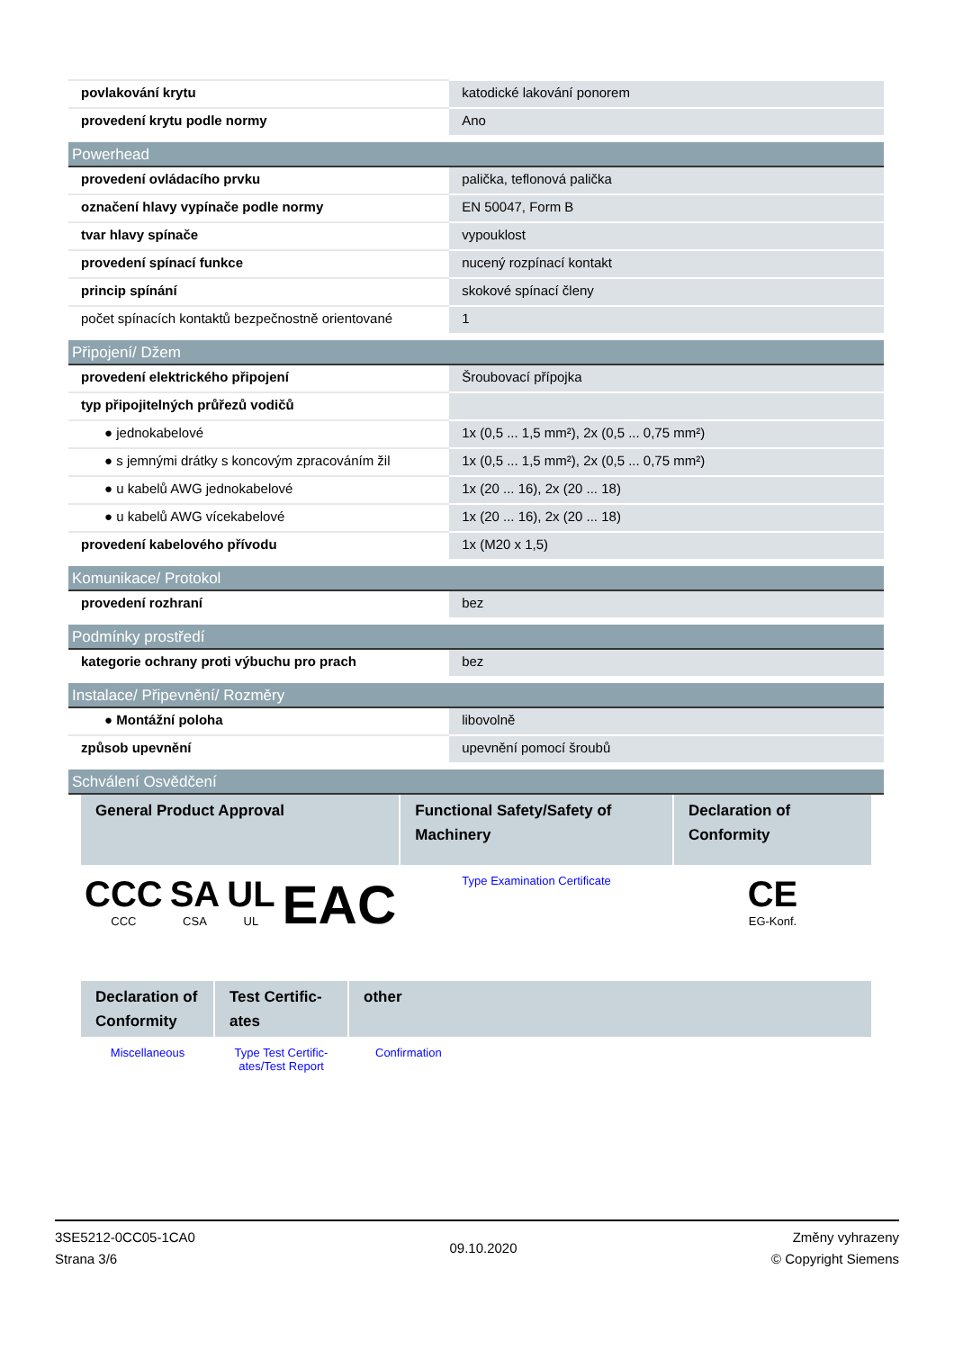| povlakování krytu | katodické lakování ponorem |
| provedení krytu podle normy | Ano |
| Powerhead | |
| provedení ovládacího prvku | palička, teflonová palička |
| označení hlavy vypínače podle normy | EN 50047, Form B |
| tvar hlavy spínače | vypouklost |
| provedení spínací funkce | nucený rozpínací kontakt |
| princip spínání | skokové spínací členy |
| počet spínacích kontaktů bezpečnostně orientované | 1 |
| Připojení/ Džem | |
| provedení elektrického připojení | Šroubovací přípojka |
| typ připojitelných průřezů vodičů | |
| ● jednokabelové | 1x (0,5 ... 1,5 mm²), 2x (0,5 ... 0,75 mm²) |
| ● s jemnými drátky s koncovým zpracováním žil | 1x (0,5 ... 1,5 mm²), 2x (0,5 ... 0,75 mm²) |
| ● u kabelů AWG jednokabelové | 1x (20 ... 16), 2x (20 ... 18) |
| ● u kabelů AWG vícekabelové | 1x (20 ... 16), 2x (20 ... 18) |
| provedení kabelového přívodu | 1x (M20 x 1,5) |
| Komunikace/ Protokol | |
| provedení rozhraní | bez |
| Podmínky prostředí | |
| kategorie ochrany proti výbuchu pro prach | bez |
| Instalace/ Připevnění/ Rozměry | |
| ● Montážní poloha | libovolně |
| způsob upevnění | upevnění pomocí šroubů |
| Schválení Osvědčení | |
| General Product Approval | | | | Functional Safety/Safety of Machinery | Declaration of Conformity |
| --- | --- | --- | --- | --- | --- |
| CCC CCC | SA CSA | UL UL | EAC | Type Examination Certificate | CE EG-Konf. |
| Declaration of Conformity | Test Certific-ates | other |
| --- | --- | --- |
| Miscellaneous | Type Test Certific-ates/Test Report | Confirmation |
3SE5212-0CC05-1CA0
Strana 3/6
09.10.2020
Změny vyhrazeny
© Copyright Siemens